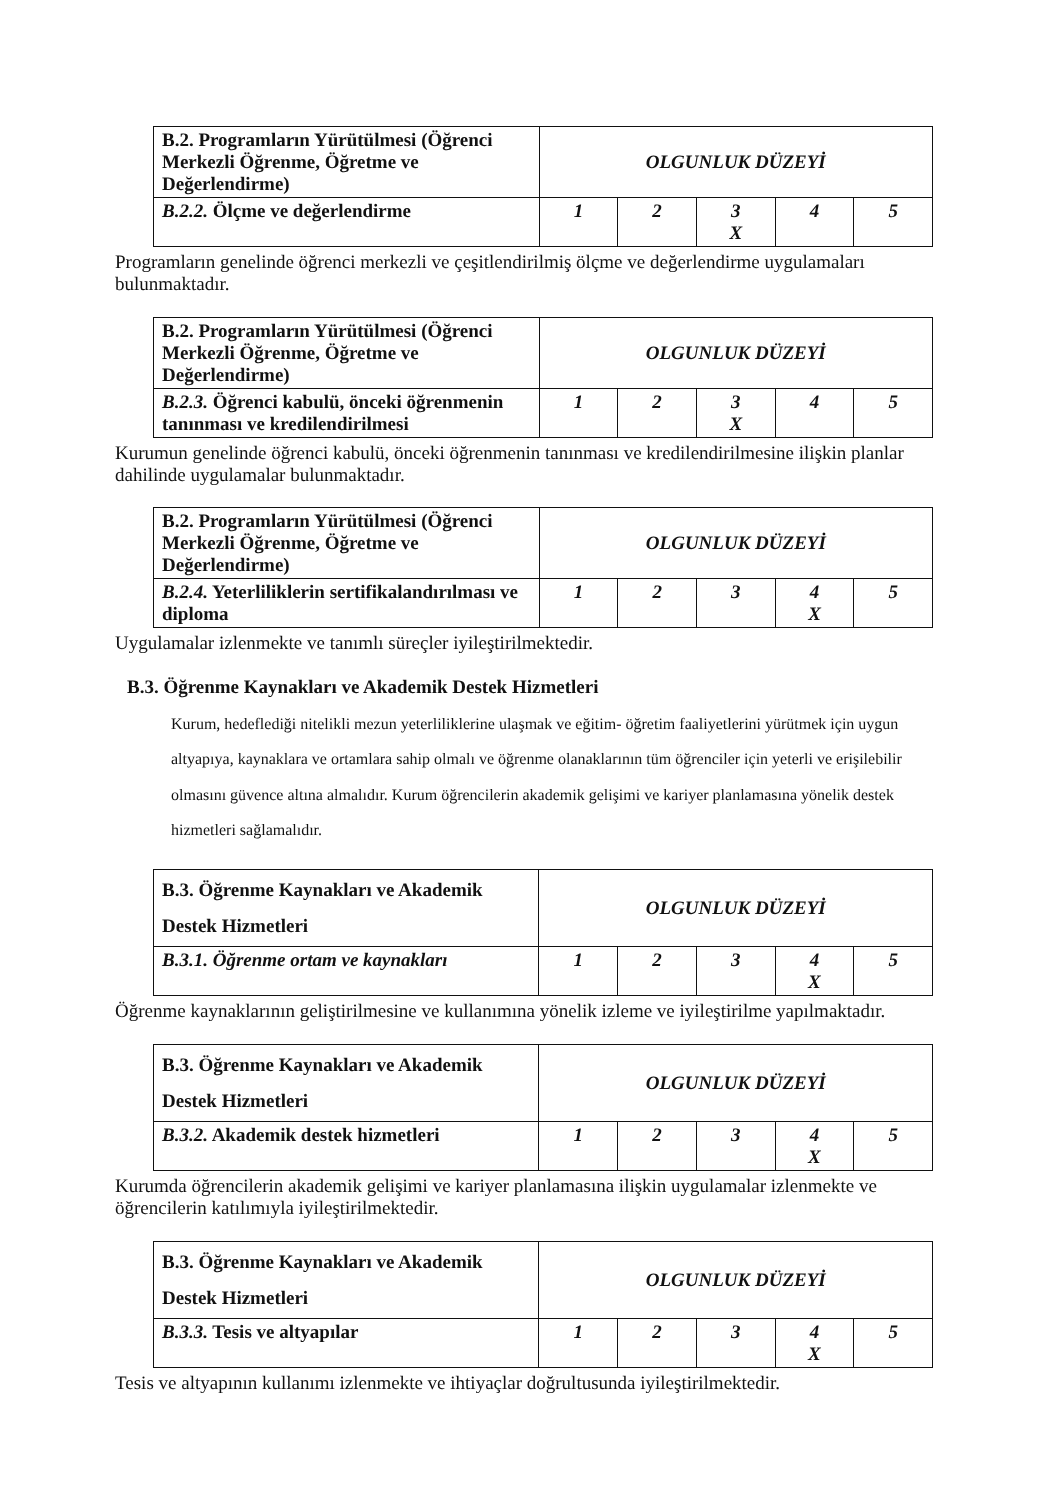| B.2. Programların Yürütülmesi (Öğrenci Merkezli Öğrenme, Öğretme ve Değerlendirme) | OLGUNLUK DÜZEYİ | | | | |
| B.2.2. Ölçme ve değerlendirme | 1 | 2 | 3 X | 4 | 5 |
Programların genelinde öğrenci merkezli ve çeşitlendirilmiş ölçme ve değerlendirme uygulamaları bulunmaktadır.
| B.2. Programların Yürütülmesi (Öğrenci Merkezli Öğrenme, Öğretme ve Değerlendirme) | OLGUNLUK DÜZEYİ | | | | |
| B.2.3. Öğrenci kabulü, önceki öğrenmenin tanınması ve kredilendirilmesi | 1 | 2 | 3 X | 4 | 5 |
Kurumun genelinde öğrenci kabulü, önceki öğrenmenin tanınması ve kredilendirilmesine ilişkin planlar dahilinde uygulamalar bulunmaktadır.
| B.2. Programların Yürütülmesi (Öğrenci Merkezli Öğrenme, Öğretme ve Değerlendirme) | OLGUNLUK DÜZEYİ | | | | |
| B.2.4. Yeterliliklerin sertifikalandırılması ve diploma | 1 | 2 | 3 | 4 X | 5 |
Uygulamalar izlenmekte ve tanımlı süreçler iyileştirilmektedir.
B.3. Öğrenme Kaynakları ve Akademik Destek Hizmetleri
Kurum, hedeflediği nitelikli mezun yeterliliklerine ulaşmak ve eğitim- öğretim faaliyetlerini yürütmek için uygun altyapıya, kaynaklara ve ortamlara sahip olmalı ve öğrenme olanaklarının tüm öğrenciler için yeterli ve erişilebilir olmasını güvence altına almalıdır. Kurum öğrencilerin akademik gelişimi ve kariyer planlamasına yönelik destek hizmetleri sağlamalıdır.
| B.3. Öğrenme Kaynakları ve Akademik Destek Hizmetleri | OLGUNLUK DÜZEYİ | | | | |
| B.3.1. Öğrenme ortam ve kaynakları | 1 | 2 | 3 | 4 X | 5 |
Öğrenme kaynaklarının geliştirilmesine ve kullanımına yönelik izleme ve iyileştirilme yapılmaktadır.
| B.3. Öğrenme Kaynakları ve Akademik Destek Hizmetleri | OLGUNLUK DÜZEYİ | | | | |
| B.3.2. Akademik destek hizmetleri | 1 | 2 | 3 | 4 X | 5 |
Kurumda öğrencilerin akademik gelişimi ve kariyer planlamasına ilişkin uygulamalar izlenmekte ve öğrencilerin katılımıyla iyileştirilmektedir.
| B.3. Öğrenme Kaynakları ve Akademik Destek Hizmetleri | OLGUNLUK DÜZEYİ | | | | |
| B.3.3. Tesis ve altyapılar | 1 | 2 | 3 | 4 X | 5 |
Tesis ve altyapının kullanımı izlenmekte ve ihtiyaçlar doğrultusunda iyileştirilmektedir.